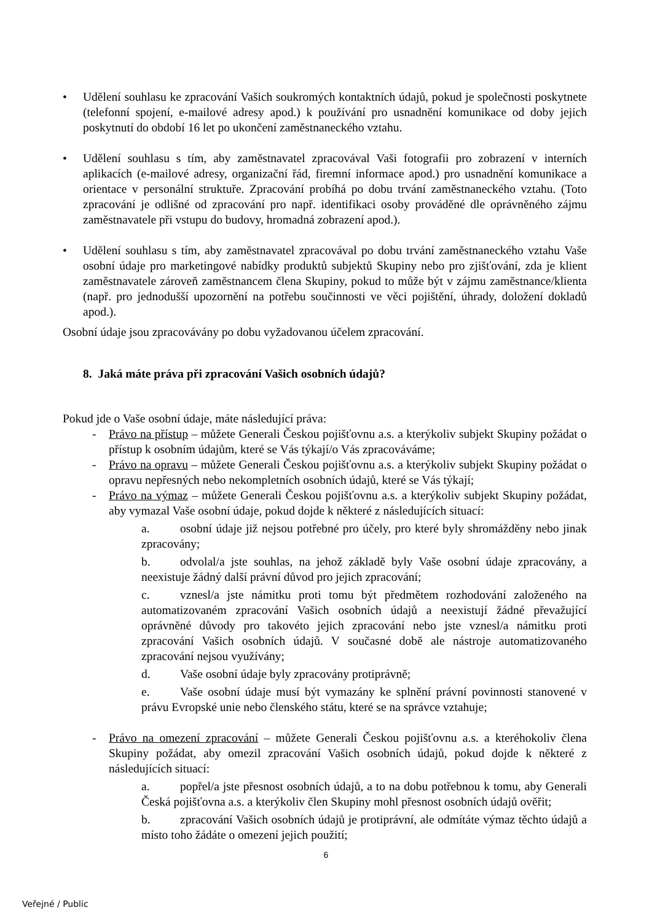• Udělení souhlasu ke zpracování Vašich soukromých kontaktních údajů, pokud je společnosti poskytnete (telefonní spojení, e-mailové adresy apod.) k používání pro usnadnění komunikace od doby jejich poskytnutí do období 16 let po ukončení zaměstnaneckého vztahu.
• Udělení souhlasu s tím, aby zaměstnavatel zpracovával Vaši fotografii pro zobrazení v interních aplikacích (e-mailové adresy, organizační řád, firemní informace apod.) pro usnadnění komunikace a orientace v personální struktuře. Zpracování probíhá po dobu trvání zaměstnaneckého vztahu. (Toto zpracování je odlišné od zpracování pro např. identifikaci osoby prováděné dle oprávněného zájmu zaměstnavatele při vstupu do budovy, hromadná zobrazení apod.).
• Udělení souhlasu s tím, aby zaměstnavatel zpracovával po dobu trvání zaměstnaneckého vztahu Vaše osobní údaje pro marketingové nabídky produktů subjektů Skupiny nebo pro zjišťování, zda je klient zaměstnavatele zároveň zaměstnancem člena Skupiny, pokud to může být v zájmu zaměstnance/klienta (např. pro jednodušší upozornění na potřebu součinnosti ve věci pojištění, úhrady, doložení dokladů apod.).
Osobní údaje jsou zpracovávány po dobu vyžadovanou účelem zpracování.
8. Jaká máte práva při zpracování Vašich osobních údajů?
Pokud jde o Vaše osobní údaje, máte následující práva:
- Právo na přístup – můžete Generali Českou pojišťovnu a.s. a kterýkoliv subjekt Skupiny požádat o přístup k osobním údajům, které se Vás týkají/o Vás zpracováváme;
- Právo na opravu – můžete Generali Českou pojišťovnu a.s. a kterýkoliv subjekt Skupiny požádat o opravu nepřesných nebo nekompletních osobních údajů, které se Vás týkají;
- Právo na výmaz – můžete Generali Českou pojišťovnu a.s. a kterýkoliv subjekt Skupiny požádat, aby vymazal Vaše osobní údaje, pokud dojde k některé z následujících situací:
a. osobní údaje již nejsou potřebné pro účely, pro které byly shromážděny nebo jinak zpracovány;
b. odvolal/a jste souhlas, na jehož základě byly Vaše osobní údaje zpracovány, a neexistuje žádný další právní důvod pro jejich zpracování;
c. vznesl/a jste námitku proti tomu být předmětem rozhodování založeného na automatizovaném zpracování Vašich osobních údajů a neexistují žádné převažující oprávněné důvody pro takovéto jejich zpracování nebo jste vznesl/a námitku proti zpracování Vašich osobních údajů. V současné době ale nástroje automatizovaného zpracování nejsou využívány;
d. Vaše osobní údaje byly zpracovány protiprávně;
e. Vaše osobní údaje musí být vymazány ke splnění právní povinnosti stanovené v právu Evropské unie nebo členského státu, které se na správce vztahuje;
- Právo na omezení zpracování – můžete Generali Českou pojišťovnu a.s. a kteréhokoliv člena Skupiny požádat, aby omezil zpracování Vašich osobních údajů, pokud dojde k některé z následujících situací:
a. popřel/a jste přesnost osobních údajů, a to na dobu potřebnou k tomu, aby Generali Česká pojišťovna a.s. a kterýkoliv člen Skupiny mohl přesnost osobních údajů ověřit;
b. zpracování Vašich osobních údajů je protiprávní, ale odmítáte výmaz těchto údajů a místo toho žádáte o omezení jejich použití;
6
Veřejné / Public